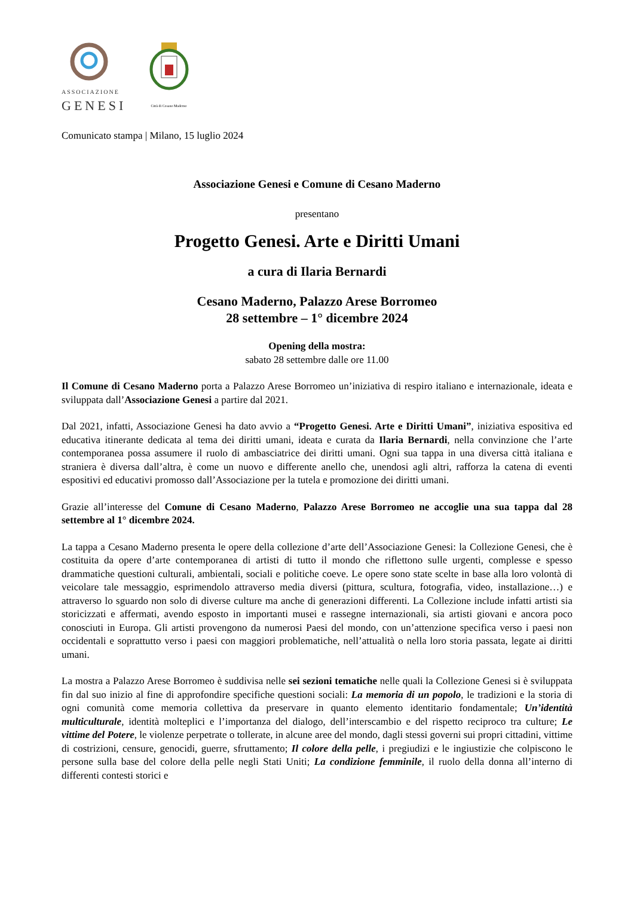ASSOCIAZIONE
GENESI
Città di Cesano Maderno
Comunicato stampa | Milano, 15 luglio 2024
Associazione Genesi e Comune di Cesano Maderno
presentano
Progetto Genesi. Arte e Diritti Umani
a cura di Ilaria Bernardi
Cesano Maderno, Palazzo Arese Borromeo
28 settembre – 1° dicembre 2024
Opening della mostra:
sabato 28 settembre dalle ore 11.00
Il Comune di Cesano Maderno porta a Palazzo Arese Borromeo un’iniziativa di respiro italiano e internazionale, ideata e sviluppata dall’Associazione Genesi a partire dal 2021.
Dal 2021, infatti, Associazione Genesi ha dato avvio a “Progetto Genesi. Arte e Diritti Umani”, iniziativa espositiva ed educativa itinerante dedicata al tema dei diritti umani, ideata e curata da Ilaria Bernardi, nella convinzione che l’arte contemporanea possa assumere il ruolo di ambasciatrice dei diritti umani. Ogni sua tappa in una diversa città italiana e straniera è diversa dall’altra, è come un nuovo e differente anello che, unendosi agli altri, rafforza la catena di eventi espositivi ed educativi promosso dall’Associazione per la tutela e promozione dei diritti umani.
Grazie all’interesse del Comune di Cesano Maderno, Palazzo Arese Borromeo ne accoglie una sua tappa dal 28 settembre al 1° dicembre 2024.
La tappa a Cesano Maderno presenta le opere della collezione d’arte dell’Associazione Genesi: la Collezione Genesi, che è costituita da opere d’arte contemporanea di artisti di tutto il mondo che riflettono sulle urgenti, complesse e spesso drammatiche questioni culturali, ambientali, sociali e politiche coeve. Le opere sono state scelte in base alla loro volontà di veicolare tale messaggio, esprimendolo attraverso media diversi (pittura, scultura, fotografia, video, installazione…) e attraverso lo sguardo non solo di diverse culture ma anche di generazioni differenti. La Collezione include infatti artisti sia storicizzati e affermati, avendo esposto in importanti musei e rassegne internazionali, sia artisti giovani e ancora poco conosciuti in Europa. Gli artisti provengono da numerosi Paesi del mondo, con un’attenzione specifica verso i paesi non occidentali e soprattutto verso i paesi con maggiori problematiche, nell’attualità o nella loro storia passata, legate ai diritti umani.
La mostra a Palazzo Arese Borromeo è suddivisa nelle sei sezioni tematiche nelle quali la Collezione Genesi si è sviluppata fin dal suo inizio al fine di approfondire specifiche questioni sociali: La memoria di un popolo, le tradizioni e la storia di ogni comunità come memoria collettiva da preservare in quanto elemento identitario fondamentale; Un’identità multiculturale, identità molteplici e l’importanza del dialogo, dell’interscambio e del rispetto reciproco tra culture; Le vittime del Potere, le violenze perpetrate o tollerate, in alcune aree del mondo, dagli stessi governi sui propri cittadini, vittime di costrizioni, censure, genocidi, guerre, sfruttamento; Il colore della pelle, i pregiudizi e le ingiustizie che colpiscono le persone sulla base del colore della pelle negli Stati Uniti; La condizione femminile, il ruolo della donna all’interno di differenti contesti storici e